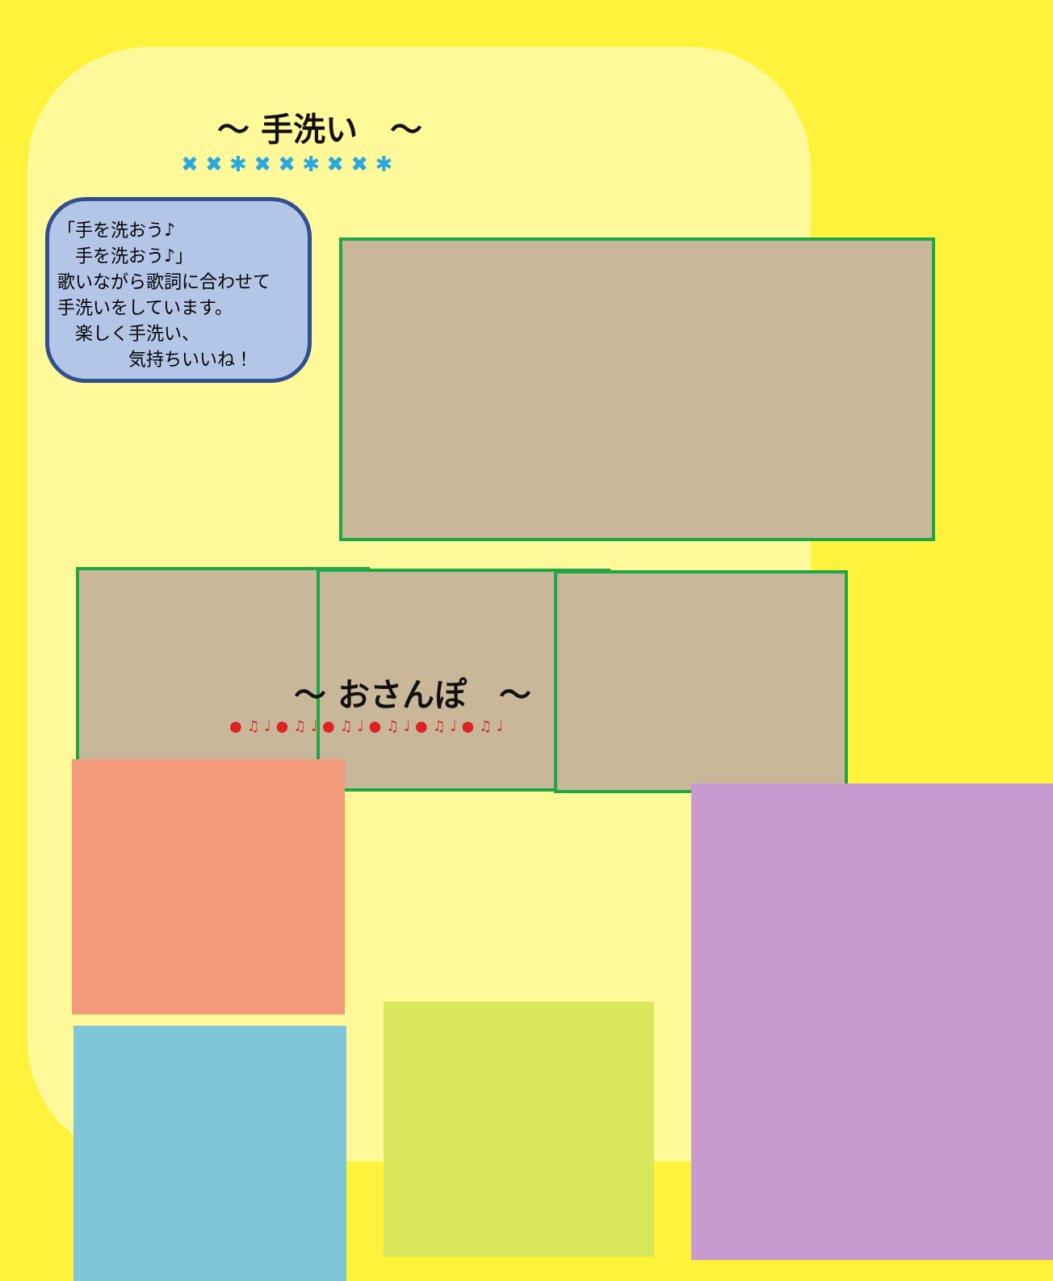～ 手洗い　～
✖ ✖ ✱ ✖ ✖ ✱ ✖ ✖ ✱
「手を洗おう♪
　手を洗おう♪」
歌いながら歌詞に合わせて
手洗いをしています。
　楽しく手洗い、
　　　　気持ちいいね！
～ おさんぽ　～
● ♫ ♩ ● ♫ ♩ ● ♫ ♩ ● ♫ ♩ ● ♫ ♩ ● ♫ ♩